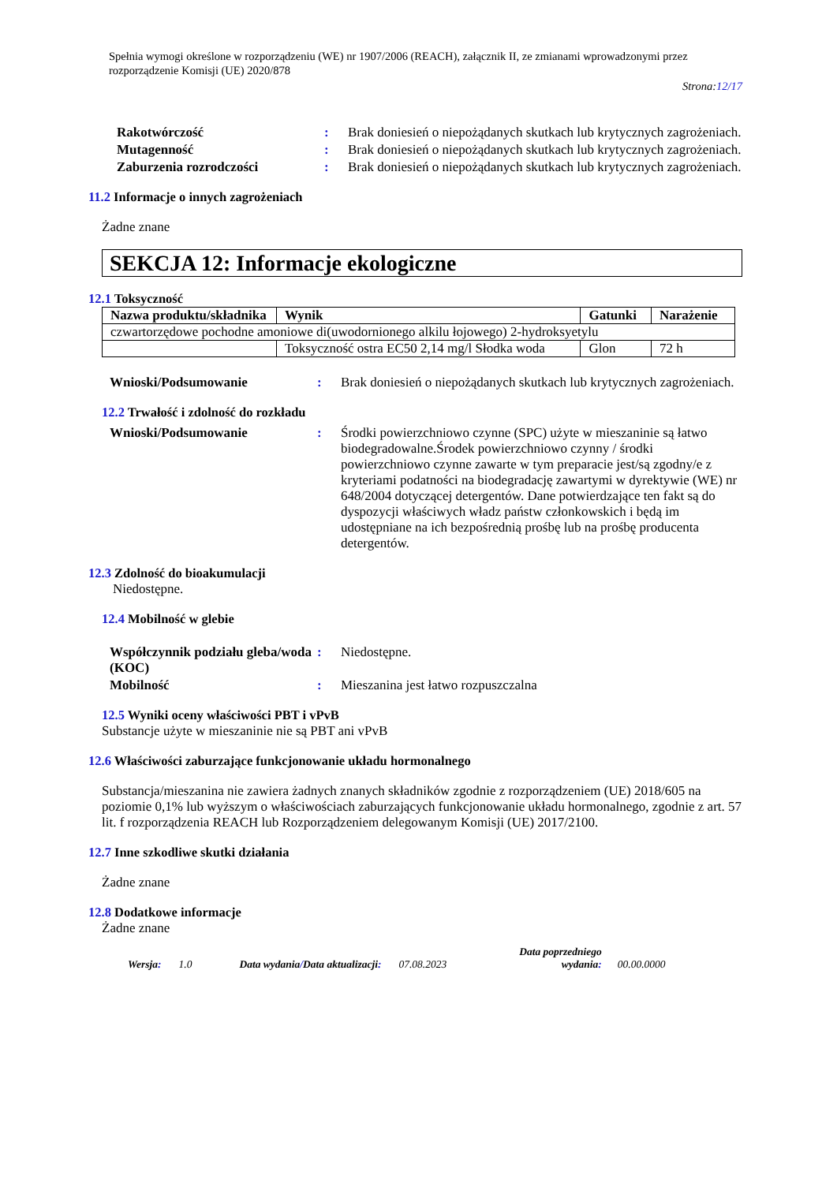Spełnia wymogi określone w rozporządzeniu (WE) nr 1907/2006 (REACH), załącznik II, ze zmianami wprowadzonymi przez rozporządzenie Komisji (UE) 2020/878
Strona:12/17
Rakotwórczość : Brak doniesień o niepożądanych skutkach lub krytycznych zagrożeniach.
Mutagenność : Brak doniesień o niepożądanych skutkach lub krytycznych zagrożeniach.
Zaburzenia rozrodczości : Brak doniesień o niepożądanych skutkach lub krytycznych zagrożeniach.
11.2 Informacje o innych zagrożeniach
Żadne znane
SEKCJA 12: Informacje ekologiczne
12.1 Toksyczność
| Nazwa produktu/składnika | Wynik | Gatunki | Narażenie |
| --- | --- | --- | --- |
| czwartorzędowe pochodne amoniowe di(uwodornionego alkilu łojowego) 2-hydroksyetylu | | | |
| | Toksyczność ostra EC50 2,14 mg/l Słodka woda | Glon | 72 h |
Wnioski/Podsumowanie : Brak doniesień o niepożądanych skutkach lub krytycznych zagrożeniach.
12.2 Trwałość i zdolność do rozkładu
Wnioski/Podsumowanie : Środki powierzchniowo czynne (SPC) użyte w mieszaninie są łatwo biodegradowalne.Środek powierzchniowo czynny / środki powierzchniowo czynne zawarte w tym preparacie jest/są zgodny/e z kryteriami podatności na biodegradację zawartymi w dyrektywie (WE) nr 648/2004 dotyczącej detergentów. Dane potwierdzające ten fakt są do dyspozycji właściwych władz państw członkowskich i będą im udostępniane na ich bezpośrednią prośbę lub na prośbę producenta detergentów.
12.3 Zdolność do bioakumulacji
Niedostępne.
12.4 Mobilność w glebie
Współczynnik podziału gleba/woda (KOC)
: Niedostępne.
Mobilność : Mieszanina jest łatwo rozpuszczalna
12.5 Wyniki oceny właściwości PBT i vPvB
Substancje użyte w mieszaninie nie są PBT ani vPvB
12.6 Właściwości zaburzające funkcjonowanie układu hormonalnego
Substancja/mieszanina nie zawiera żadnych znanych składników zgodnie z rozporządzeniem (UE) 2018/605 na poziomie 0,1% lub wyższym o właściwościach zaburzających funkcjonowanie układu hormonalnego, zgodnie z art. 57 lit. f rozporządzenia REACH lub Rozporządzeniem delegowanym Komisji (UE) 2017/2100.
12.7 Inne szkodliwe skutki działania
Żadne znane
12.8 Dodatkowe informacje
Żadne znane
Wersja: 1.0 Data wydania/Data aktualizacji: 07.08.2023 Data poprzedniego
wydania: 00.00.0000